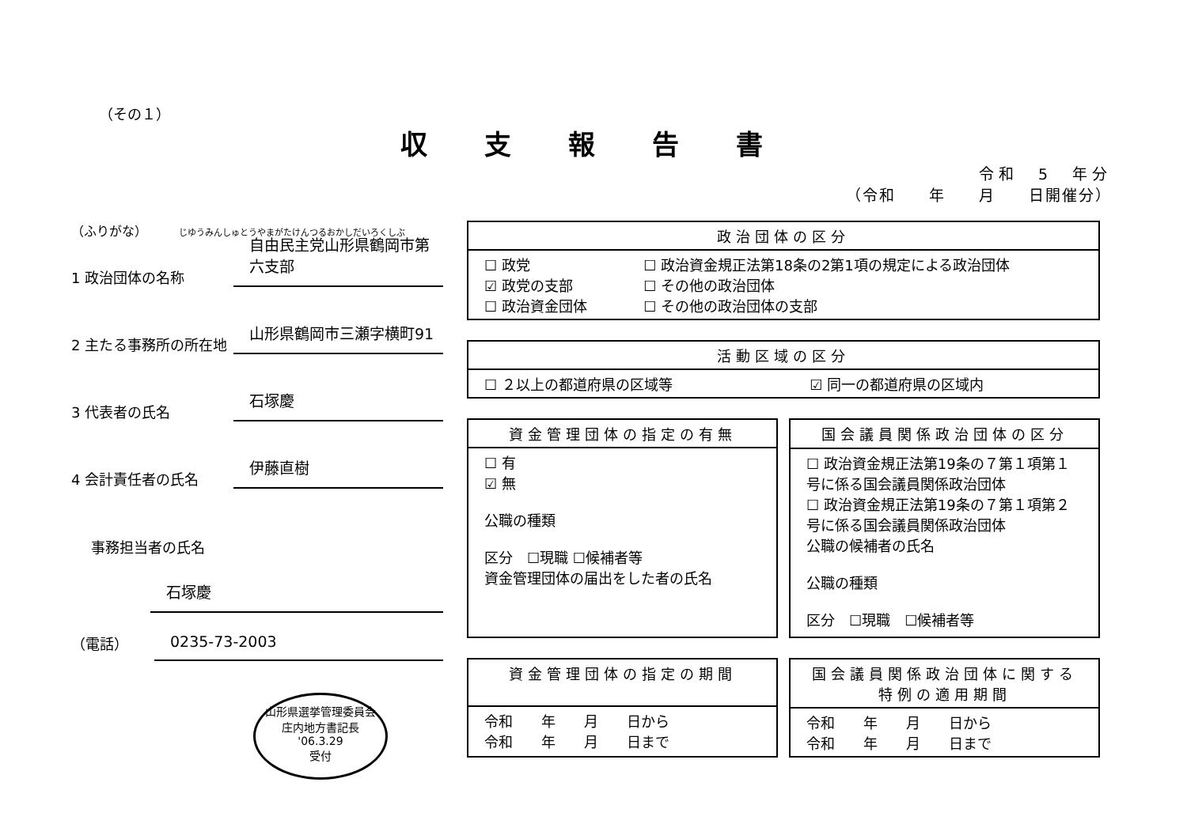（その１）
収 支 報 告 書
令和　5　年分
（令和　　年　　月　　日開催分）
（ふりがな）　　　じゆうみんしゅとうやまがたけんつるおかしだいろくしぶ
1 政治団体の名称
自由民主党山形県鶴岡市第六支部
2 主たる事務所の所在地
山形県鶴岡市三瀬字横町91
3 代表者の氏名
石塚慶
4 会計責任者の氏名
伊藤直樹
事務担当者の氏名
石塚慶
（電話） 0235-73-2003
山形県選挙管理委員会
庄内地方書記長
'06.3.29
受付
| 政治団体の区分 | |
| --- | --- |
| ☐ 政党 ☑ 政党の支部 ☐ 政治資金団体 | ☐ 政治資金規正法第18条の2第1項の規定による政治団体 ☐ その他の政治団体 ☐ その他の政治団体の支部 |
| 活動区域の区分 | |
| --- | --- |
| ☐ ２以上の都道府県の区域等 | ☑ 同一の都道府県の区域内 |
| 資金管理団体の指定の有無 |
| --- |
| ☐ 有 ☑ 無 公職の種類 区分 ☐現職 ☐候補者等 資金管理団体の届出をした者の氏名 |
| 国会議員関係政治団体の区分 |
| --- |
| ☐ 政治資金規正法第19条の７第１項第１号に係る国会議員関係政治団体 ☐ 政治資金規正法第19条の７第１項第２号に係る国会議員関係政治団体 公職の候補者の氏名 公職の種類 区分 ☐現職 ☐候補者等 |
| 資金管理団体の指定の期間 |
| --- |
| 令和 年 月 日から 令和 年 月 日まで |
| 国会議員関係政治団体に関する特例の適用期間 |
| --- |
| 令和 年 月 日から 令和 年 月 日まで |